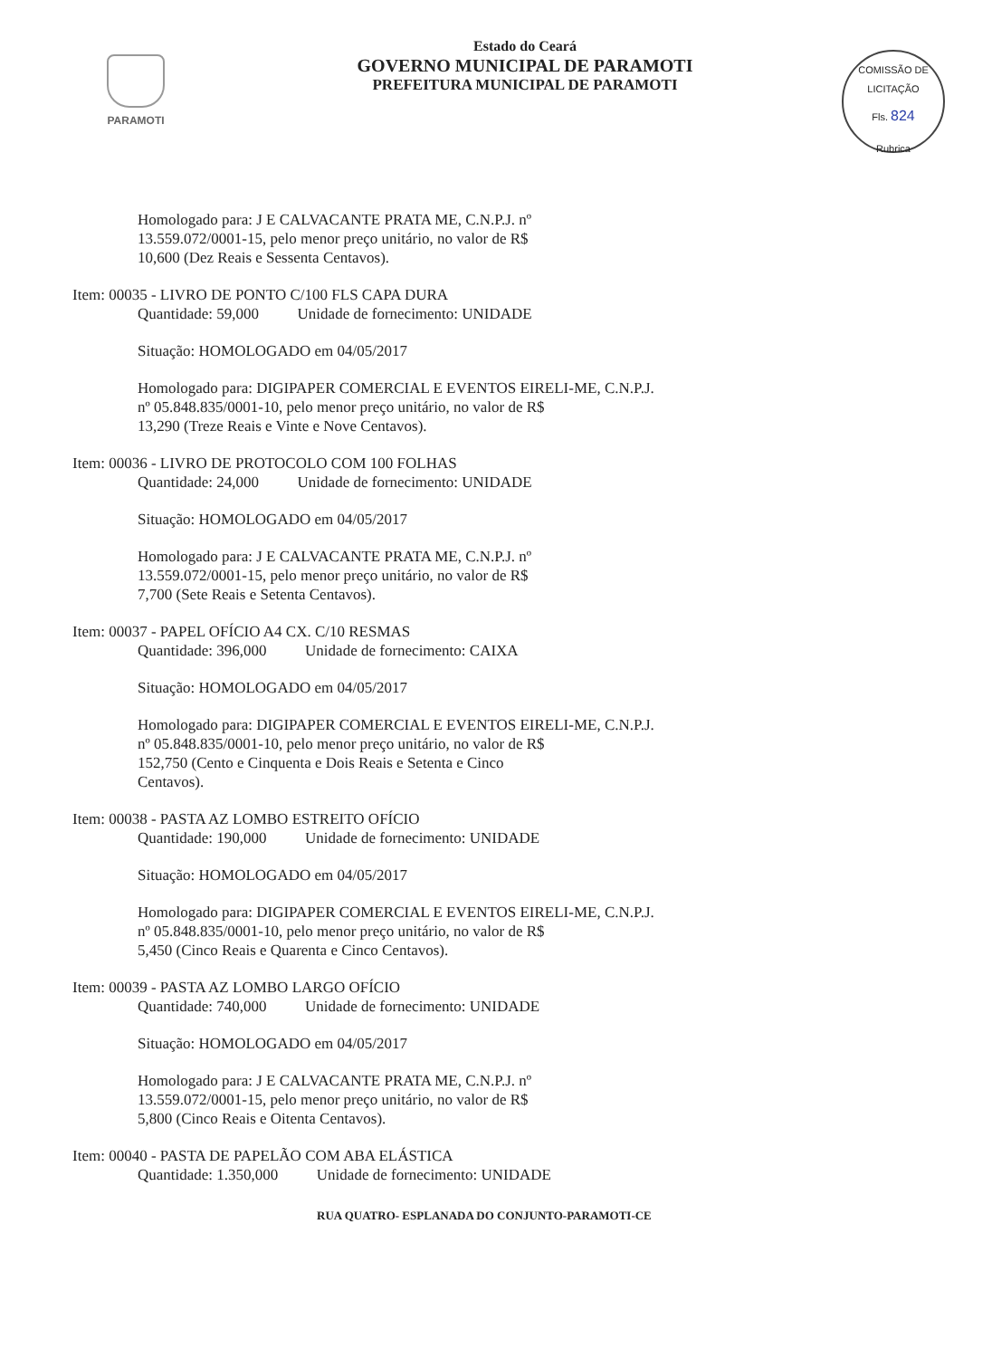PARAMOTI
Estado do Ceará
GOVERNO MUNICIPAL DE PARAMOTI
PREFEITURA MUNICIPAL DE PARAMOTI
COMISSÃO DE LICITAÇÃO
Fls. 824
Rubrica
Homologado para: J E CALVACANTE PRATA ME, C.N.P.J. nº
13.559.072/0001-15, pelo menor preço unitário, no valor de R$
10,600 (Dez Reais e Sessenta Centavos).
Item: 00035 - LIVRO DE PONTO C/100 FLS CAPA DURA
Quantidade: 59,000 Unidade de fornecimento: UNIDADE
Situação: HOMOLOGADO em 04/05/2017
Homologado para: DIGIPAPER COMERCIAL E EVENTOS EIRELI-ME, C.N.P.J.
nº 05.848.835/0001-10, pelo menor preço unitário, no valor de R$
13,290 (Treze Reais e Vinte e Nove Centavos).
Item: 00036 - LIVRO DE PROTOCOLO COM 100 FOLHAS
Quantidade: 24,000 Unidade de fornecimento: UNIDADE
Situação: HOMOLOGADO em 04/05/2017
Homologado para: J E CALVACANTE PRATA ME, C.N.P.J. nº
13.559.072/0001-15, pelo menor preço unitário, no valor de R$
7,700 (Sete Reais e Setenta Centavos).
Item: 00037 - PAPEL OFÍCIO A4 CX. C/10 RESMAS
Quantidade: 396,000 Unidade de fornecimento: CAIXA
Situação: HOMOLOGADO em 04/05/2017
Homologado para: DIGIPAPER COMERCIAL E EVENTOS EIRELI-ME, C.N.P.J.
nº 05.848.835/0001-10, pelo menor preço unitário, no valor de R$
152,750 (Cento e Cinquenta e Dois Reais e Setenta e Cinco
Centavos).
Item: 00038 - PASTA AZ LOMBO ESTREITO OFÍCIO
Quantidade: 190,000 Unidade de fornecimento: UNIDADE
Situação: HOMOLOGADO em 04/05/2017
Homologado para: DIGIPAPER COMERCIAL E EVENTOS EIRELI-ME, C.N.P.J.
nº 05.848.835/0001-10, pelo menor preço unitário, no valor de R$
5,450 (Cinco Reais e Quarenta e Cinco Centavos).
Item: 00039 - PASTA AZ LOMBO LARGO OFÍCIO
Quantidade: 740,000 Unidade de fornecimento: UNIDADE
Situação: HOMOLOGADO em 04/05/2017
Homologado para: J E CALVACANTE PRATA ME, C.N.P.J. nº
13.559.072/0001-15, pelo menor preço unitário, no valor de R$
5,800 (Cinco Reais e Oitenta Centavos).
Item: 00040 - PASTA DE PAPELÃO COM ABA ELÁSTICA
Quantidade: 1.350,000 Unidade de fornecimento: UNIDADE
RUA QUATRO- ESPLANADA DO CONJUNTO-PARAMOTI-CE